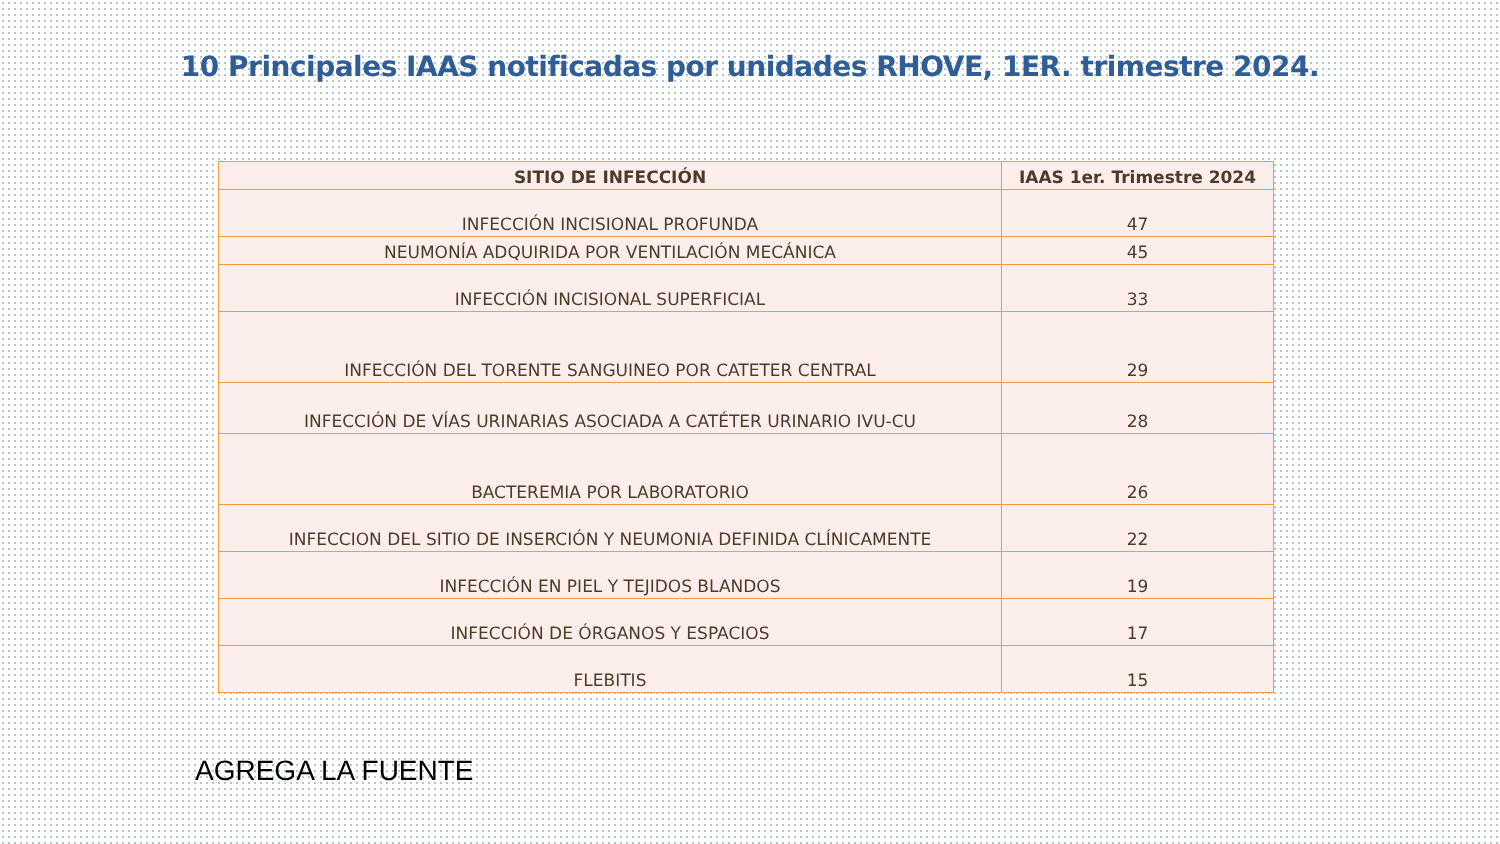10 Principales IAAS notificadas por unidades RHOVE, 1ER. trimestre 2024.
| SITIO DE INFECCIÓN | IAAS 1er. Trimestre 2024 |
| --- | --- |
| INFECCIÓN INCISIONAL PROFUNDA | 47 |
| NEUMONÍA ADQUIRIDA POR VENTILACIÓN MECÁNICA | 45 |
| INFECCIÓN INCISIONAL SUPERFICIAL | 33 |
| INFECCIÓN DEL TORENTE SANGUINEO POR CATETER CENTRAL | 29 |
| INFECCIÓN DE VÍAS URINARIAS ASOCIADA A CATÉTER URINARIO IVU-CU | 28 |
| BACTEREMIA POR LABORATORIO | 26 |
| INFECCION DEL SITIO DE INSERCIÓN Y NEUMONIA DEFINIDA CLÍNICAMENTE | 22 |
| INFECCIÓN EN PIEL Y TEJIDOS BLANDOS | 19 |
| INFECCIÓN DE ÓRGANOS Y ESPACIOS | 17 |
| FLEBITIS | 15 |
AGREGA LA FUENTE